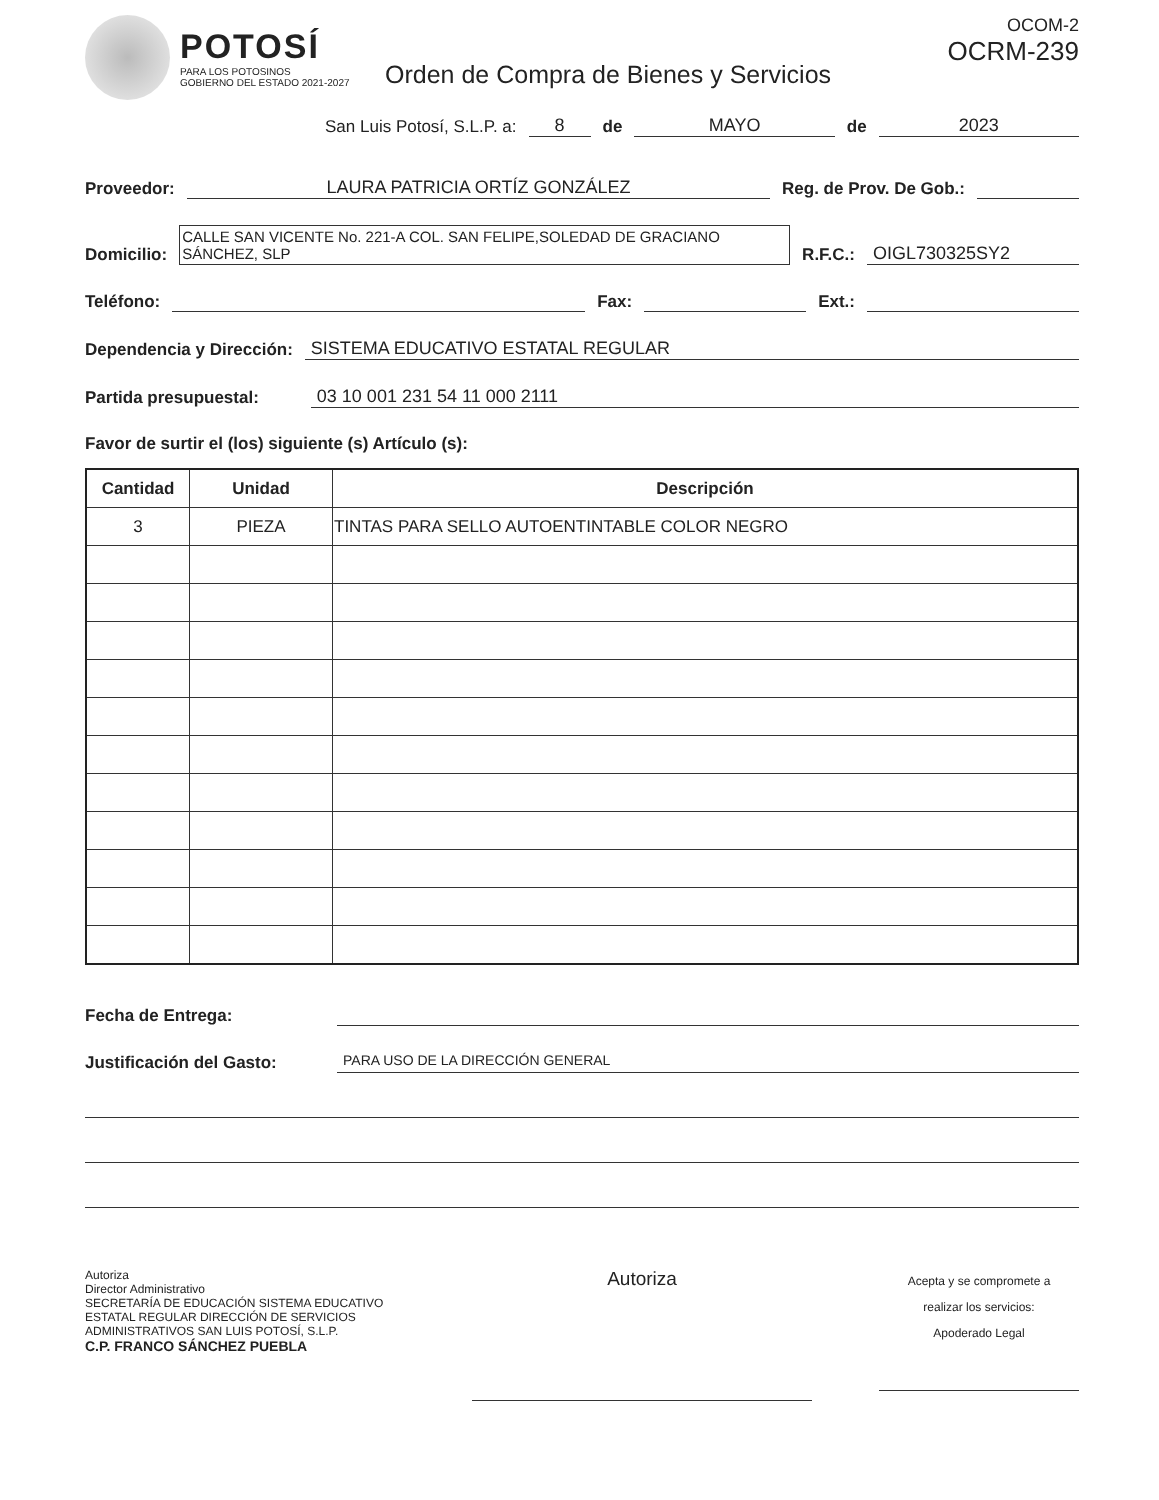POTOSÍ
PARA LOS POTOSINOS
GOBIERNO DEL ESTADO 2021-2027
OCOM-2
OCRM-239
Orden de Compra de Bienes y Servicios
San Luis Potosí, S.L.P. a: 8 de MAYO de 2023
Proveedor: LAURA PATRICIA ORTÍZ GONZÁLEZ Reg. de Prov. De Gob.:
Domicilio: CALLE SAN VICENTE No. 221-A COL. SAN FELIPE,SOLEDAD DE GRACIANO SÁNCHEZ, SLP R.F.C.: OIGL730325SY2
Teléfono: Fax: Ext.:
Dependencia y Dirección: SISTEMA EDUCATIVO ESTATAL REGULAR
Partida presupuestal: 03 10 001 231 54 11 000 2111
Favor de surtir el (los) siguiente (s) Artículo (s):
| Cantidad | Unidad | Descripción |
| --- | --- | --- |
| 3 | PIEZA | TINTAS PARA SELLO AUTOENTINTABLE COLOR NEGRO |
Fecha de Entrega:
Justificación del Gasto: PARA USO DE LA DIRECCIÓN GENERAL
Autoriza
Director Administrativo
SECRETARÍA DE EDUCACIÓN SISTEMA EDUCATIVO ESTATAL REGULAR DIRECCIÓN DE SERVICIOS ADMINISTRATIVOS SAN LUIS POTOSÍ, S.L.P.
C.P. FRANCO SÁNCHEZ PUEBLA
Autoriza
Acepta y se compromete a
realizar los servicios:
Apoderado Legal